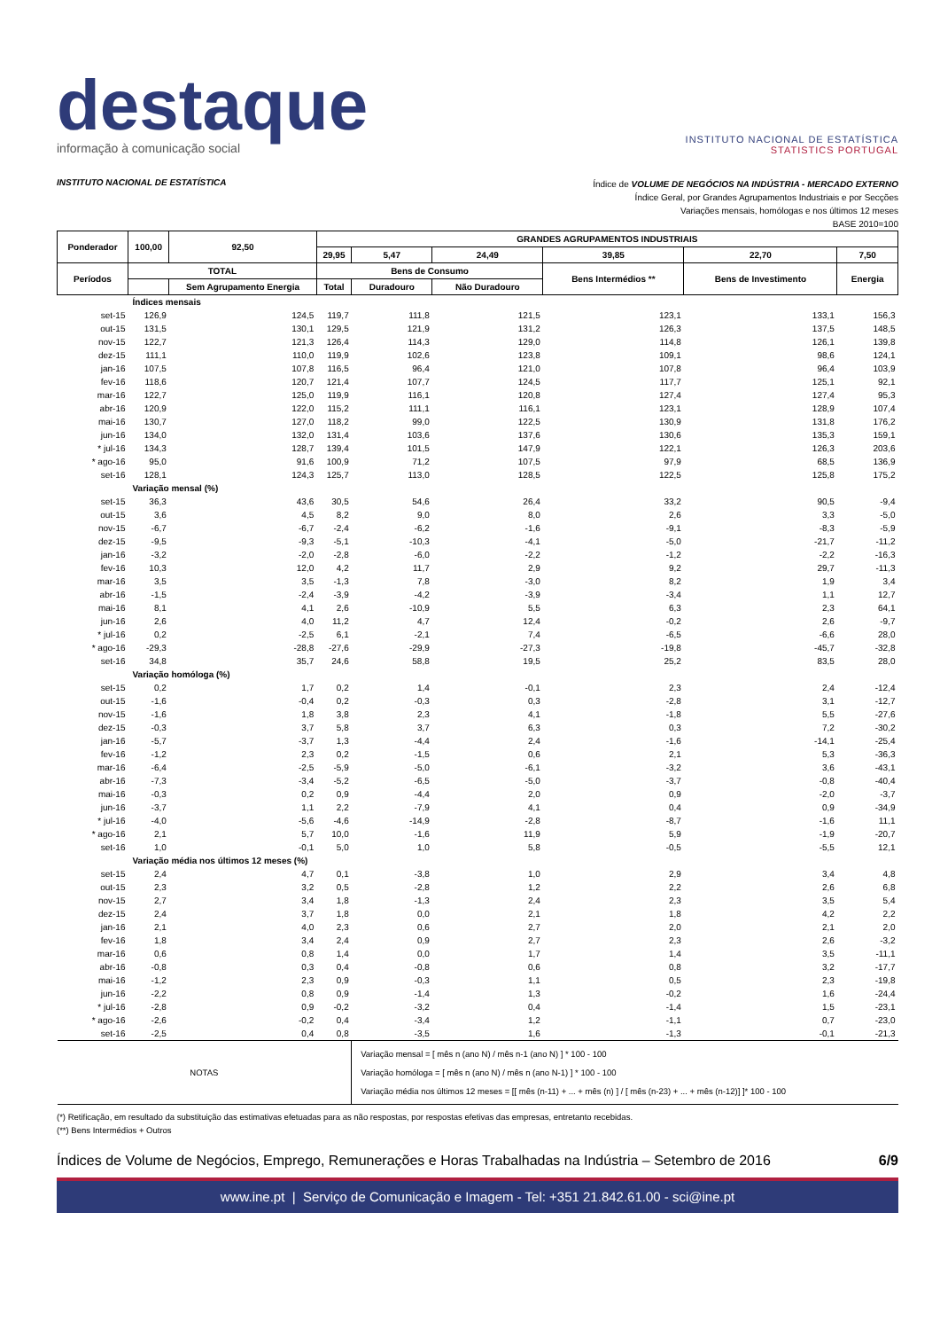destaque
informação à comunicação social
INSTITUTO NACIONAL DE ESTATÍSTICA
STATISTICS PORTUGAL
INSTITUTO NACIONAL DE ESTATÍSTICA
Índice de VOLUME DE NEGÓCIOS NA INDÚSTRIA - MERCADO EXTERNO
Índice Geral, por Grandes Agrupamentos Industriais e por Secções
Variações mensais, homólogas e nos últimos 12 meses
BASE 2010=100
| Ponderador | 100,00 | 92,50 | GRANDES AGRUPAMENTOS INDUSTRIAIS | | | | | |
| --- | --- | --- | --- | --- | --- | --- | --- | --- |
| | | | 29,95 | 5,47 | 24,49 | 39,85 | 22,70 | 7,50 |
| Períodos | TOTAL | | Bens de Consumo | | | Bens Intermédios ** | Bens de Investimento | Energia |
| | | Sem Agrupamento Energia | Total | Duradouro | Não Duradouro | | | |
| Índices mensais | | | | | | | | |
| set-15 | 126,9 | 124,5 | 119,7 | 111,8 | 121,5 | 123,1 | 133,1 | 156,3 |
| out-15 | 131,5 | 130,1 | 129,5 | 121,9 | 131,2 | 126,3 | 137,5 | 148,5 |
| nov-15 | 122,7 | 121,3 | 126,4 | 114,3 | 129,0 | 114,8 | 126,1 | 139,8 |
| dez-15 | 111,1 | 110,0 | 119,9 | 102,6 | 123,8 | 109,1 | 98,6 | 124,1 |
| jan-16 | 107,5 | 107,8 | 116,5 | 96,4 | 121,0 | 107,8 | 96,4 | 103,9 |
| fev-16 | 118,6 | 120,7 | 121,4 | 107,7 | 124,5 | 117,7 | 125,1 | 92,1 |
| mar-16 | 122,7 | 125,0 | 119,9 | 116,1 | 120,8 | 127,4 | 127,4 | 95,3 |
| abr-16 | 120,9 | 122,0 | 115,2 | 111,1 | 116,1 | 123,1 | 128,9 | 107,4 |
| mai-16 | 130,7 | 127,0 | 118,2 | 99,0 | 122,5 | 130,9 | 131,8 | 176,2 |
| jun-16 | 134,0 | 132,0 | 131,4 | 103,6 | 137,6 | 130,6 | 135,3 | 159,1 |
| * jul-16 | 134,3 | 128,7 | 139,4 | 101,5 | 147,9 | 122,1 | 126,3 | 203,6 |
| * ago-16 | 95,0 | 91,6 | 100,9 | 71,2 | 107,5 | 97,9 | 68,5 | 136,9 |
| set-16 | 128,1 | 124,3 | 125,7 | 113,0 | 128,5 | 122,5 | 125,8 | 175,2 |
| Variação mensal (%) | | | | | | | | |
| set-15 | 36,3 | 43,6 | 30,5 | 54,6 | 26,4 | 33,2 | 90,5 | -9,4 |
| out-15 | 3,6 | 4,5 | 8,2 | 9,0 | 8,0 | 2,6 | 3,3 | -5,0 |
| nov-15 | -6,7 | -6,7 | -2,4 | -6,2 | -1,6 | -9,1 | -8,3 | -5,9 |
| dez-15 | -9,5 | -9,3 | -5,1 | -10,3 | -4,1 | -5,0 | -21,7 | -11,2 |
| jan-16 | -3,2 | -2,0 | -2,8 | -6,0 | -2,2 | -1,2 | -2,2 | -16,3 |
| fev-16 | 10,3 | 12,0 | 4,2 | 11,7 | 2,9 | 9,2 | 29,7 | -11,3 |
| mar-16 | 3,5 | 3,5 | -1,3 | 7,8 | -3,0 | 8,2 | 1,9 | 3,4 |
| abr-16 | -1,5 | -2,4 | -3,9 | -4,2 | -3,9 | -3,4 | 1,1 | 12,7 |
| mai-16 | 8,1 | 4,1 | 2,6 | -10,9 | 5,5 | 6,3 | 2,3 | 64,1 |
| jun-16 | 2,6 | 4,0 | 11,2 | 4,7 | 12,4 | -0,2 | 2,6 | -9,7 |
| * jul-16 | 0,2 | -2,5 | 6,1 | -2,1 | 7,4 | -6,5 | -6,6 | 28,0 |
| * ago-16 | -29,3 | -28,8 | -27,6 | -29,9 | -27,3 | -19,8 | -45,7 | -32,8 |
| set-16 | 34,8 | 35,7 | 24,6 | 58,8 | 19,5 | 25,2 | 83,5 | 28,0 |
| Variação homóloga (%) | | | | | | | | |
| set-15 | 0,2 | 1,7 | 0,2 | 1,4 | -0,1 | 2,3 | 2,4 | -12,4 |
| out-15 | -1,6 | -0,4 | 0,2 | -0,3 | 0,3 | -2,8 | 3,1 | -12,7 |
| nov-15 | -1,6 | 1,8 | 3,8 | 2,3 | 4,1 | -1,8 | 5,5 | -27,6 |
| dez-15 | -0,3 | 3,7 | 5,8 | 3,7 | 6,3 | 0,3 | 7,2 | -30,2 |
| jan-16 | -5,7 | -3,7 | 1,3 | -4,4 | 2,4 | -1,6 | -14,1 | -25,4 |
| fev-16 | -1,2 | 2,3 | 0,2 | -1,5 | 0,6 | 2,1 | 5,3 | -36,3 |
| mar-16 | -6,4 | -2,5 | -5,9 | -5,0 | -6,1 | -3,2 | 3,6 | -43,1 |
| abr-16 | -7,3 | -3,4 | -5,2 | -6,5 | -5,0 | -3,7 | -0,8 | -40,4 |
| mai-16 | -0,3 | 0,2 | 0,9 | -4,4 | 2,0 | 0,9 | -2,0 | -3,7 |
| jun-16 | -3,7 | 1,1 | 2,2 | -7,9 | 4,1 | 0,4 | 0,9 | -34,9 |
| * jul-16 | -4,0 | -5,6 | -4,6 | -14,9 | -2,8 | -8,7 | -1,6 | 11,1 |
| * ago-16 | 2,1 | 5,7 | 10,0 | -1,6 | 11,9 | 5,9 | -1,9 | -20,7 |
| set-16 | 1,0 | -0,1 | 5,0 | 1,0 | 5,8 | -0,5 | -5,5 | 12,1 |
| Variação média nos últimos 12 meses (%) | | | | | | | | |
| set-15 | 2,4 | 4,7 | 0,1 | -3,8 | 1,0 | 2,9 | 3,4 | 4,8 |
| out-15 | 2,3 | 3,2 | 0,5 | -2,8 | 1,2 | 2,2 | 2,6 | 6,8 |
| nov-15 | 2,7 | 3,4 | 1,8 | -1,3 | 2,4 | 2,3 | 3,5 | 5,4 |
| dez-15 | 2,4 | 3,7 | 1,8 | 0,0 | 2,1 | 1,8 | 4,2 | 2,2 |
| jan-16 | 2,1 | 4,0 | 2,3 | 0,6 | 2,7 | 2,0 | 2,1 | 2,0 |
| fev-16 | 1,8 | 3,4 | 2,4 | 0,9 | 2,7 | 2,3 | 2,6 | -3,2 |
| mar-16 | 0,6 | 0,8 | 1,4 | 0,0 | 1,7 | 1,4 | 3,5 | -11,1 |
| abr-16 | -0,8 | 0,3 | 0,4 | -0,8 | 0,6 | 0,8 | 3,2 | -17,7 |
| mai-16 | -1,2 | 2,3 | 0,9 | -0,3 | 1,1 | 0,5 | 2,3 | -19,8 |
| jun-16 | -2,2 | 0,8 | 0,9 | -1,4 | 1,3 | -0,2 | 1,6 | -24,4 |
| * jul-16 | -2,8 | 0,9 | -0,2 | -3,2 | 0,4 | -1,4 | 1,5 | -23,1 |
| * ago-16 | -2,6 | -0,2 | 0,4 | -3,4 | 1,2 | -1,1 | 0,7 | -23,0 |
| set-16 | -2,5 | 0,4 | 0,8 | -3,5 | 1,6 | -1,3 | -0,1 | -21,3 |
| NOTAS | | | | Variação mensal = [ mês n (ano N) / mês n-1 (ano N) ] * 100 - 100 Variação homóloga = [ mês n (ano N) / mês n (ano N-1) ] * 100 - 100 Variação média nos últimos 12 meses = [[ mês (n-11) + ... + mês (n) ] / [ mês (n-23) + ... + mês (n-12)] ]* 100 - 100 | | | | |
(*) Retificação, em resultado da substituição das estimativas efetuadas para as não respostas, por respostas efetivas das empresas, entretanto recebidas.
(**) Bens Intermédios + Outros
Índices de Volume de Negócios, Emprego, Remunerações e Horas Trabalhadas na Indústria – Setembro de 2016 6/9
www.ine.pt | Serviço de Comunicação e Imagem - Tel: +351 21.842.61.00 - sci@ine.pt